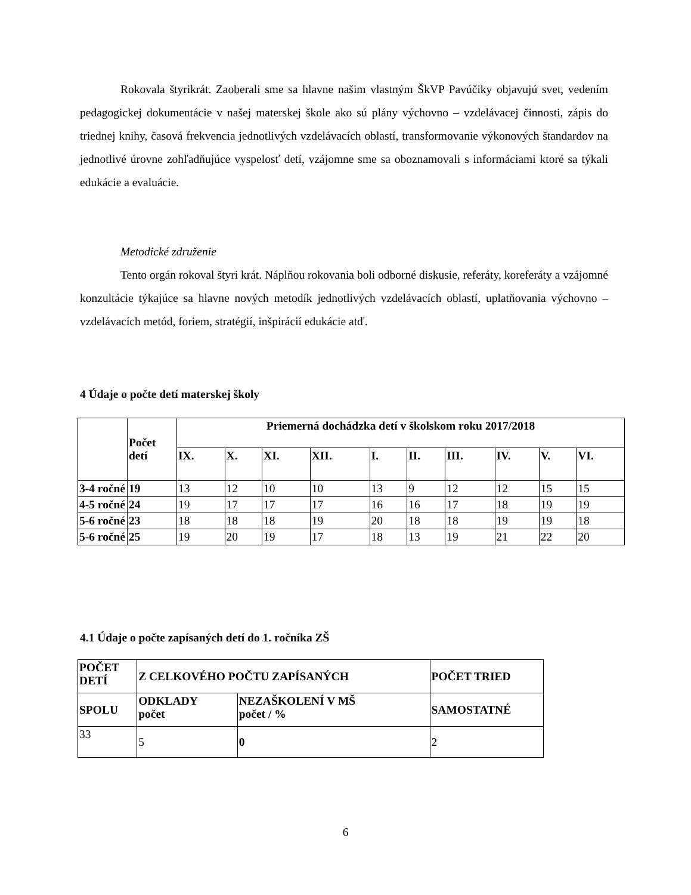Rokovala štyrikrát. Zaoberali sme sa hlavne našim vlastným ŠkVP Pavúčiky objavujú svet, vedením pedagogickej dokumentácie v našej materskej škole ako sú plány výchovno – vzdelávacej činnosti, zápis do triednej knihy, časová frekvencia jednotlivých vzdelávacích oblastí, transformovanie výkonových štandardov na jednotlivé úrovne zohľadňujúce vyspelosť detí, vzájomne sme sa oboznamovali s informáciami ktoré sa týkali edukácie a evaluácie.
Metodické združenie
Tento orgán rokoval štyri krát. Náplňou rokovania boli odborné diskusie, referáty, koreferáty a vzájomné konzultácie týkajúce sa hlavne nových metodík jednotlivých vzdelávacích oblastí, uplatňovania výchovno – vzdelávacích metód, foriem, stratégií, inšpirácií edukácie atď.
4 Údaje o počte detí materskej školy
| | Počet detí | Priemerná dochádzka detí v školskom roku 2017/2018 | | | | | | | | | |
| --- | --- | --- | --- | --- | --- | --- | --- | --- | --- | --- | --- |
| | | IX. | X. | XI. | XII. | I. | II. | III. | IV. | V. | VI. |
| 3-4 ročné | 19 | 13 | 12 | 10 | 10 | 13 | 9 | 12 | 12 | 15 | 15 |
| 4-5 ročné | 24 | 19 | 17 | 17 | 17 | 16 | 16 | 17 | 18 | 19 | 19 |
| 5-6 ročné | 23 | 18 | 18 | 18 | 19 | 20 | 18 | 18 | 19 | 19 | 18 |
| 5-6 ročné | 25 | 19 | 20 | 19 | 17 | 18 | 13 | 19 | 21 | 22 | 20 |
4.1 Údaje o počte zapísaných detí do 1. ročníka ZŠ
| POČET DETÍ | Z CELKOVÉHO POČTU ZAPÍSANÝCH | | POČET TRIED |
| --- | --- | --- | --- |
| SPOLU | ODKLADY počet | NEZAŠKOLENÍ V MŠ počet / % | SAMOSTATNÉ |
| 33 | 5 | 0 | 2 |
6